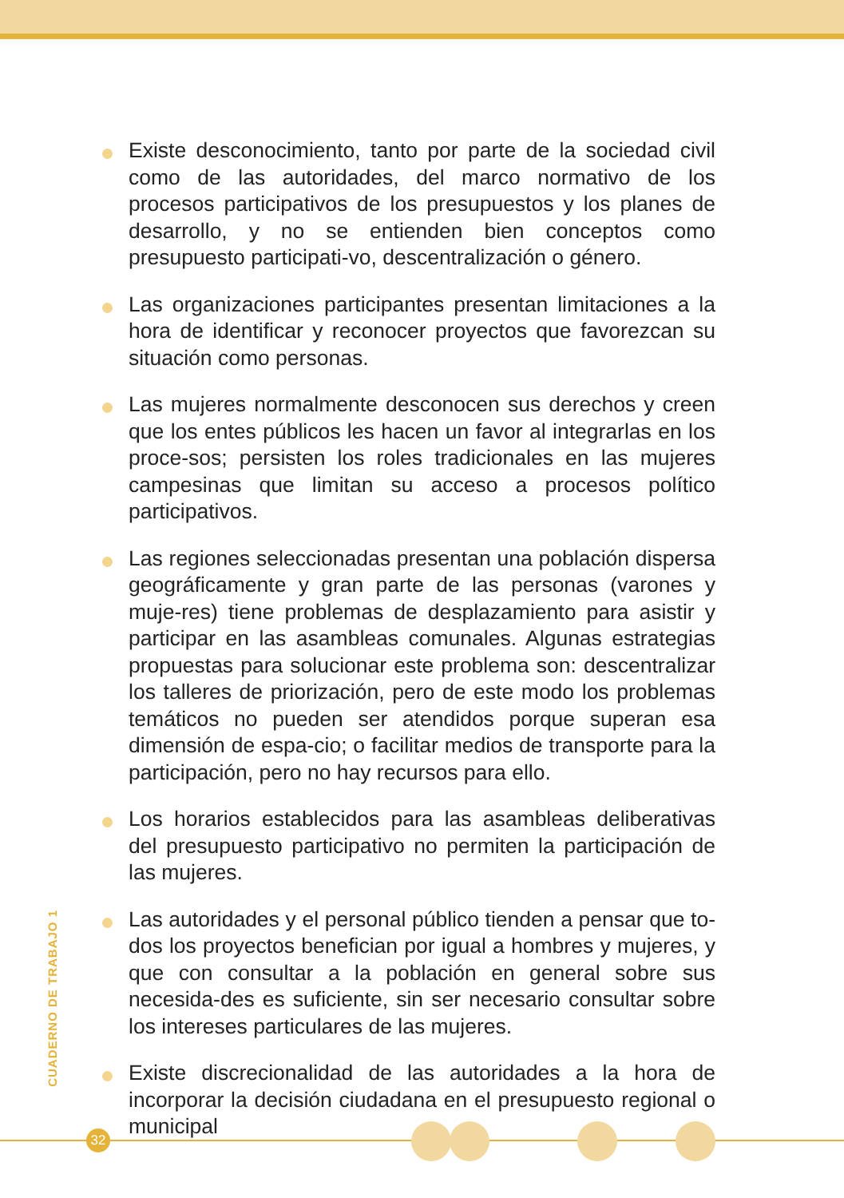Existe desconocimiento, tanto por parte de la sociedad civil como de las autoridades, del marco normativo de los procesos participativos de los presupuestos y los planes de desarrollo, y no se entienden bien conceptos como presupuesto participati-vo, descentralización o género.
Las organizaciones participantes presentan limitaciones a la hora de identificar y reconocer proyectos que favorezcan su situación como personas.
Las mujeres normalmente desconocen sus derechos y creen que los entes públicos les hacen un favor al integrarlas en los proce-sos; persisten los roles tradicionales en las mujeres campesinas que limitan su acceso a procesos político participativos.
Las regiones seleccionadas presentan una población dispersa geográficamente y gran parte de las personas (varones y muje-res) tiene problemas de desplazamiento para asistir y participar en las asambleas comunales. Algunas estrategias propuestas para solucionar este problema son: descentralizar los talleres de priorización, pero de este modo los problemas temáticos no pueden ser atendidos porque superan esa dimensión de espa-cio; o facilitar medios de transporte para la participación, pero no hay recursos para ello.
Los horarios establecidos para las asambleas deliberativas del presupuesto participativo no permiten la participación de las mujeres.
Las autoridades y el personal público tienden a pensar que to-dos los proyectos benefician por igual a hombres y mujeres, y que con consultar a la población en general sobre sus necesida-des es suficiente, sin ser necesario consultar sobre los intereses particulares de las mujeres.
Existe discrecionalidad de las autoridades a la hora de incorporar la decisión ciudadana en el presupuesto regional o municipal
CUADERNO DE TRABAJO 1
32